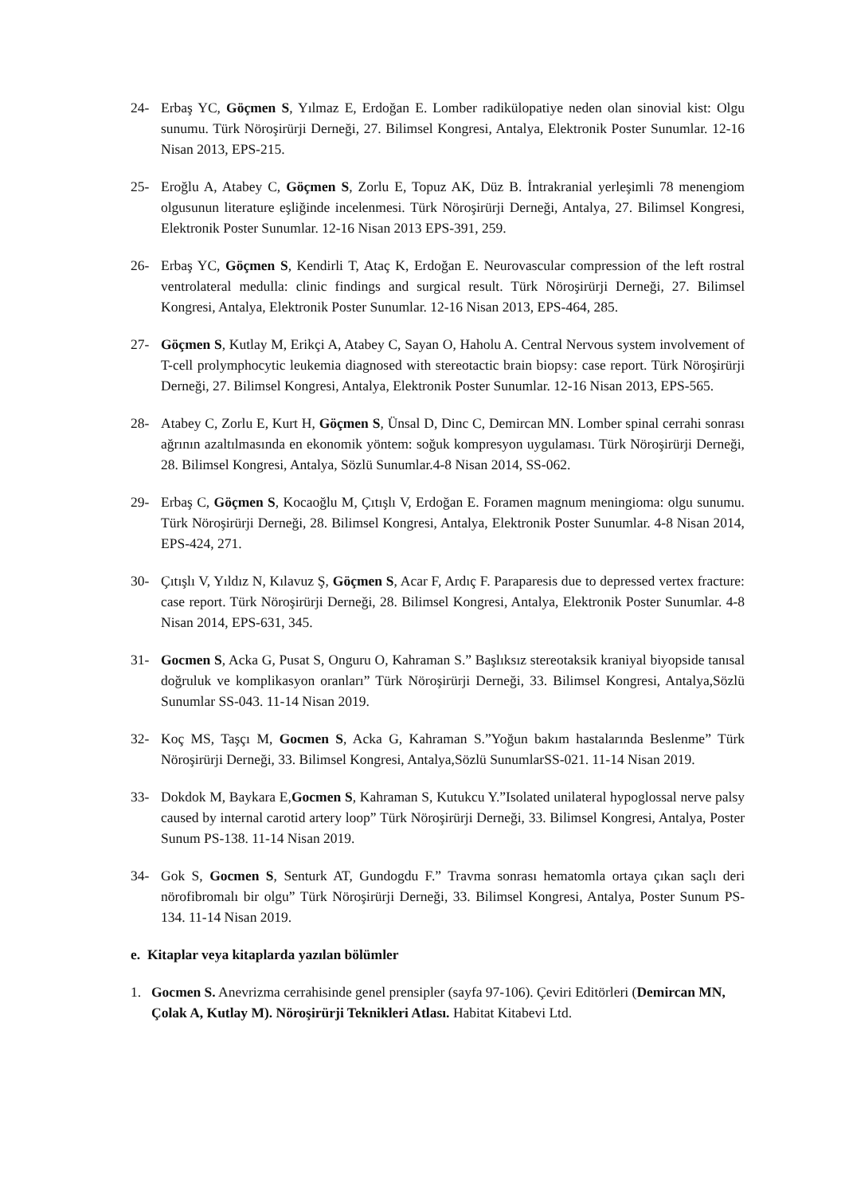24- Erbaş YC, Göçmen S, Yılmaz E, Erdoğan E. Lomber radikülopatiye neden olan sinovial kist: Olgu sunumu. Türk Nöroşirürji Derneği, 27. Bilimsel Kongresi, Antalya, Elektronik Poster Sunumlar. 12-16 Nisan 2013, EPS-215.
25- Eroğlu A, Atabey C, Göçmen S, Zorlu E, Topuz AK, Düz B. İntrakranial yerleşimli 78 menengiom olgusunun literature eşliğinde incelenmesi. Türk Nöroşirürji Derneği, Antalya, 27. Bilimsel Kongresi, Elektronik Poster Sunumlar. 12-16 Nisan 2013 EPS-391, 259.
26- Erbaş YC, Göçmen S, Kendirli T, Ataç K, Erdoğan E. Neurovascular compression of the left rostral ventrolateral medulla: clinic findings and surgical result. Türk Nöroşirürji Derneği, 27. Bilimsel Kongresi, Antalya, Elektronik Poster Sunumlar. 12-16 Nisan 2013, EPS-464, 285.
27- Göçmen S, Kutlay M, Erikçi A, Atabey C, Sayan O, Haholu A. Central Nervous system involvement of T-cell prolymphocytic leukemia diagnosed with stereotactic brain biopsy: case report. Türk Nöroşirürji Derneği, 27. Bilimsel Kongresi, Antalya, Elektronik Poster Sunumlar. 12-16 Nisan 2013, EPS-565.
28- Atabey C, Zorlu E, Kurt H, Göçmen S, Ünsal D, Dinc C, Demircan MN. Lomber spinal cerrahi sonrası ağrının azaltılmasında en ekonomik yöntem: soğuk kompresyon uygulaması. Türk Nöroşirürji Derneği, 28. Bilimsel Kongresi, Antalya, Sözlü Sunumlar.4-8 Nisan 2014, SS-062.
29- Erbaş C, Göçmen S, Kocaoğlu M, Çıtışlı V, Erdoğan E. Foramen magnum meningioma: olgu sunumu. Türk Nöroşirürji Derneği, 28. Bilimsel Kongresi, Antalya, Elektronik Poster Sunumlar. 4-8 Nisan 2014, EPS-424, 271.
30- Çıtışlı V, Yıldız N, Kılavuz Ş, Göçmen S, Acar F, Ardıç F. Paraparesis due to depressed vertex fracture: case report. Türk Nöroşirürji Derneği, 28. Bilimsel Kongresi, Antalya, Elektronik Poster Sunumlar. 4-8 Nisan 2014, EPS-631, 345.
31- Gocmen S, Acka G, Pusat S, Onguru O, Kahraman S.” Başlıksız stereotaksik kraniyal biyopside tanısal doğruluk ve komplikasyon oranları” Türk Nöroşirürji Derneği, 33. Bilimsel Kongresi, Antalya,Sözlü Sunumlar SS-043. 11-14 Nisan 2019.
32- Koç MS, Taşçı M, Gocmen S, Acka G, Kahraman S.”Yoğun bakım hastalarında Beslenme” Türk Nöroşirürji Derneği, 33. Bilimsel Kongresi, Antalya,Sözlü SunumlarSS-021. 11-14 Nisan 2019.
33- Dokdok M, Baykara E,Gocmen S, Kahraman S, Kutukcu Y.”Isolated unilateral hypoglossal nerve palsy caused by internal carotid artery loop” Türk Nöroşirürji Derneği, 33. Bilimsel Kongresi, Antalya, Poster Sunum PS-138. 11-14 Nisan 2019.
34- Gok S, Gocmen S, Senturk AT, Gundogdu F.” Travma sonrası hematomla ortaya çıkan saçlı deri nörofibromalı bir olgu” Türk Nöroşirürji Derneği, 33. Bilimsel Kongresi, Antalya, Poster Sunum PS-134. 11-14 Nisan 2019.
e. Kitaplar veya kitaplarda yazılan bölümler
1. Gocmen S. Anevrizma cerrahisinde genel prensipler (sayfa 97-106). Çeviri Editörleri (Demircan MN, Çolak A, Kutlay M). Nöroşirürji Teknikleri Atlası. Habitat Kitabevi Ltd.